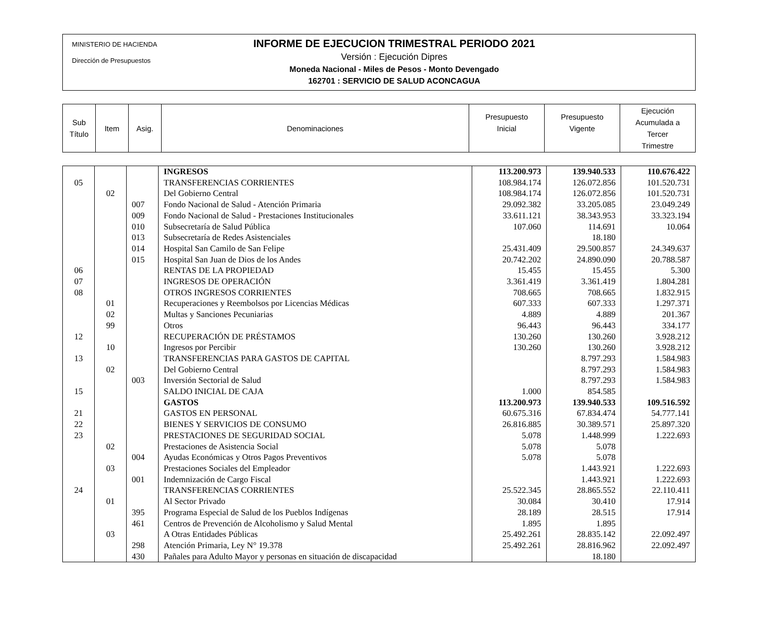MINISTERIO DE HACIENDA
Dirección de Presupuestos
INFORME DE EJECUCION TRIMESTRAL PERIODO 2021
Versión : Ejecución Dipres
Moneda Nacional - Miles de Pesos - Monto Devengado
162701 : SERVICIO DE SALUD ACONCAGUA
| Sub Título | Item | Asig. | Denominaciones | Presupuesto Inicial | Presupuesto Vigente | Ejecución Acumulada a Tercer Trimestre |
| | | | INGRESOS | 113.200.973 | 139.940.533 | 110.676.422 |
| 05 | | | TRANSFERENCIAS CORRIENTES | 108.984.174 | 126.072.856 | 101.520.731 |
| | 02 | | Del Gobierno Central | 108.984.174 | 126.072.856 | 101.520.731 |
| | | 007 | Fondo Nacional de Salud - Atención Primaria | 29.092.382 | 33.205.085 | 23.049.249 |
| | | 009 | Fondo Nacional de Salud - Prestaciones Institucionales | 33.611.121 | 38.343.953 | 33.323.194 |
| | | 010 | Subsecretaría de Salud Pública | 107.060 | 114.691 | 10.064 |
| | | 013 | Subsecretaría de Redes Asistenciales | | 18.180 | |
| | | 014 | Hospital San Camilo de San Felipe | 25.431.409 | 29.500.857 | 24.349.637 |
| | | 015 | Hospital San Juan de Dios de los Andes | 20.742.202 | 24.890.090 | 20.788.587 |
| 06 | | | RENTAS DE LA PROPIEDAD | 15.455 | 15.455 | 5.300 |
| 07 | | | INGRESOS DE OPERACIÓN | 3.361.419 | 3.361.419 | 1.804.281 |
| 08 | | | OTROS INGRESOS CORRIENTES | 708.665 | 708.665 | 1.832.915 |
| | 01 | | Recuperaciones y Reembolsos por Licencias Médicas | 607.333 | 607.333 | 1.297.371 |
| | 02 | | Multas y Sanciones Pecuniarias | 4.889 | 4.889 | 201.367 |
| | 99 | | Otros | 96.443 | 96.443 | 334.177 |
| 12 | | | RECUPERACIÓN DE PRÉSTAMOS | 130.260 | 130.260 | 3.928.212 |
| | 10 | | Ingresos por Percibir | 130.260 | 130.260 | 3.928.212 |
| 13 | | | TRANSFERENCIAS PARA GASTOS DE CAPITAL | | 8.797.293 | 1.584.983 |
| | 02 | | Del Gobierno Central | | 8.797.293 | 1.584.983 |
| | | 003 | Inversión Sectorial de Salud | | 8.797.293 | 1.584.983 |
| 15 | | | SALDO INICIAL DE CAJA | 1.000 | 854.585 | |
| | | | GASTOS | 113.200.973 | 139.940.533 | 109.516.592 |
| 21 | | | GASTOS EN PERSONAL | 60.675.316 | 67.834.474 | 54.777.141 |
| 22 | | | BIENES Y SERVICIOS DE CONSUMO | 26.816.885 | 30.389.571 | 25.897.320 |
| 23 | | | PRESTACIONES DE SEGURIDAD SOCIAL | 5.078 | 1.448.999 | 1.222.693 |
| | 02 | | Prestaciones de Asistencia Social | 5.078 | 5.078 | |
| | | 004 | Ayudas Económicas y Otros Pagos Preventivos | 5.078 | 5.078 | |
| | 03 | | Prestaciones Sociales del Empleador | | 1.443.921 | 1.222.693 |
| | | 001 | Indemnización de Cargo Fiscal | | 1.443.921 | 1.222.693 |
| 24 | | | TRANSFERENCIAS CORRIENTES | 25.522.345 | 28.865.552 | 22.110.411 |
| | 01 | | Al Sector Privado | 30.084 | 30.410 | 17.914 |
| | | 395 | Programa Especial de Salud de los Pueblos Indígenas | 28.189 | 28.515 | 17.914 |
| | | 461 | Centros de Prevención de Alcoholismo y Salud Mental | 1.895 | 1.895 | |
| | 03 | | A Otras Entidades Públicas | 25.492.261 | 28.835.142 | 22.092.497 |
| | | 298 | Atención Primaria, Ley N° 19.378 | 25.492.261 | 28.816.962 | 22.092.497 |
| | | 430 | Pañales para Adulto Mayor y personas en situación de discapacidad | | 18.180 | |